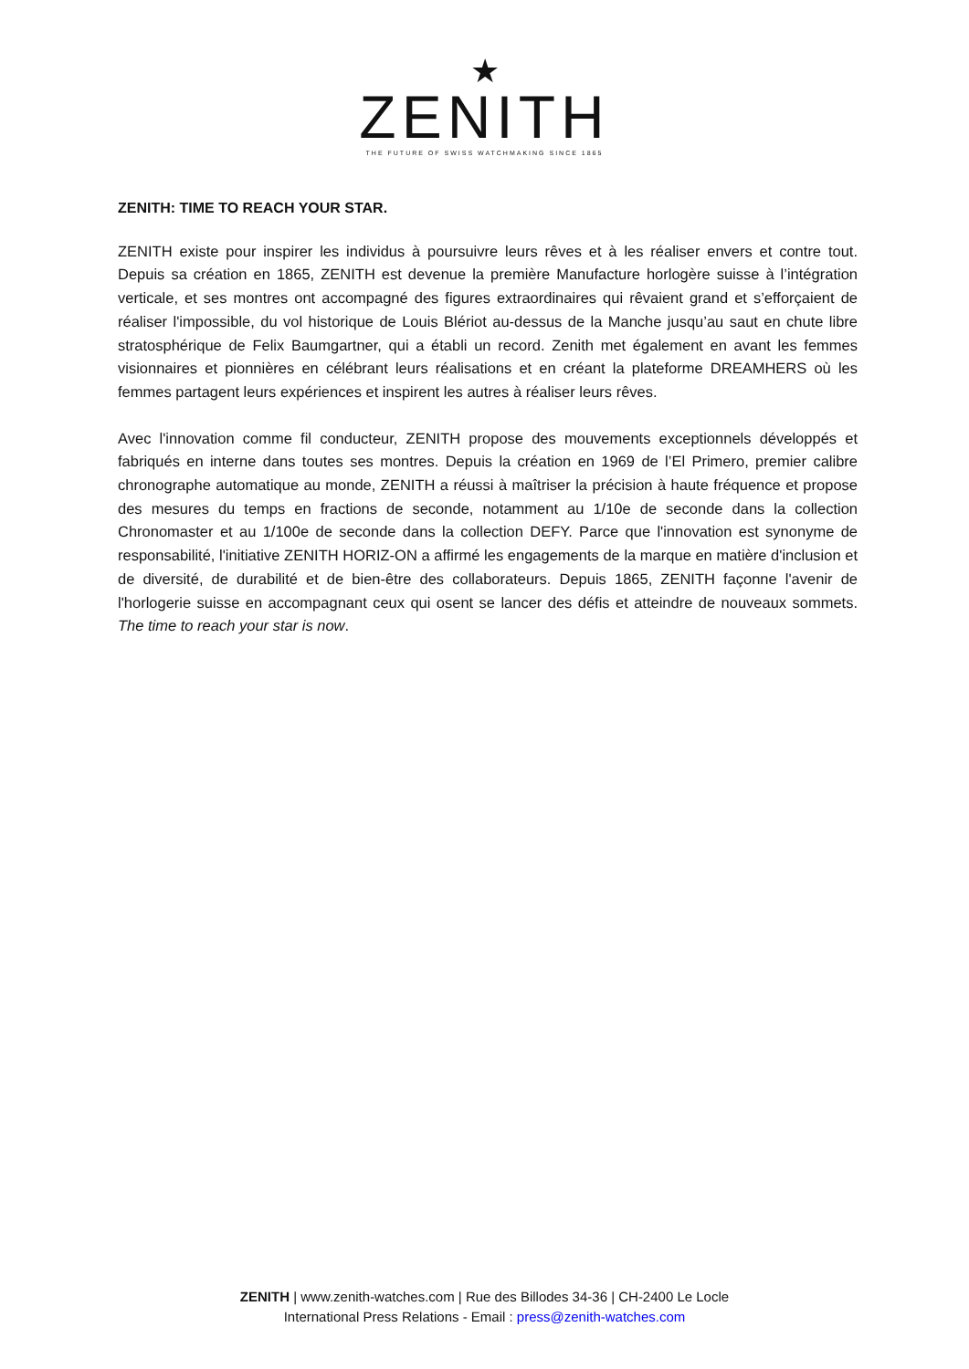★
ZENITH
THE FUTURE OF SWISS WATCHMAKING SINCE 1865
ZENITH: TIME TO REACH YOUR STAR.
ZENITH existe pour inspirer les individus à poursuivre leurs rêves et à les réaliser envers et contre tout. Depuis sa création en 1865, ZENITH est devenue la première Manufacture horlogère suisse à l’intégration verticale, et ses montres ont accompagné des figures extraordinaires qui rêvaient grand et s’efforçaient de réaliser l'impossible, du vol historique de Louis Blériot au-dessus de la Manche jusqu’au saut en chute libre stratosphérique de Felix Baumgartner, qui a établi un record. Zenith met également en avant les femmes visionnaires et pionnières en célébrant leurs réalisations et en créant la plateforme DREAMHERS où les femmes partagent leurs expériences et inspirent les autres à réaliser leurs rêves.
Avec l'innovation comme fil conducteur, ZENITH propose des mouvements exceptionnels développés et fabriqués en interne dans toutes ses montres. Depuis la création en 1969 de l’El Primero, premier calibre chronographe automatique au monde, ZENITH a réussi à maîtriser la précision à haute fréquence et propose des mesures du temps en fractions de seconde, notamment au 1/10e de seconde dans la collection Chronomaster et au 1/100e de seconde dans la collection DEFY. Parce que l'innovation est synonyme de responsabilité, l'initiative ZENITH HORIZ-ON a affirmé les engagements de la marque en matière d'inclusion et de diversité, de durabilité et de bien-être des collaborateurs. Depuis 1865, ZENITH façonne l'avenir de l'horlogerie suisse en accompagnant ceux qui osent se lancer des défis et atteindre de nouveaux sommets. The time to reach your star is now.
ZENITH | www.zenith-watches.com | Rue des Billodes 34-36 | CH-2400 Le Locle
International Press Relations - Email : press@zenith-watches.com